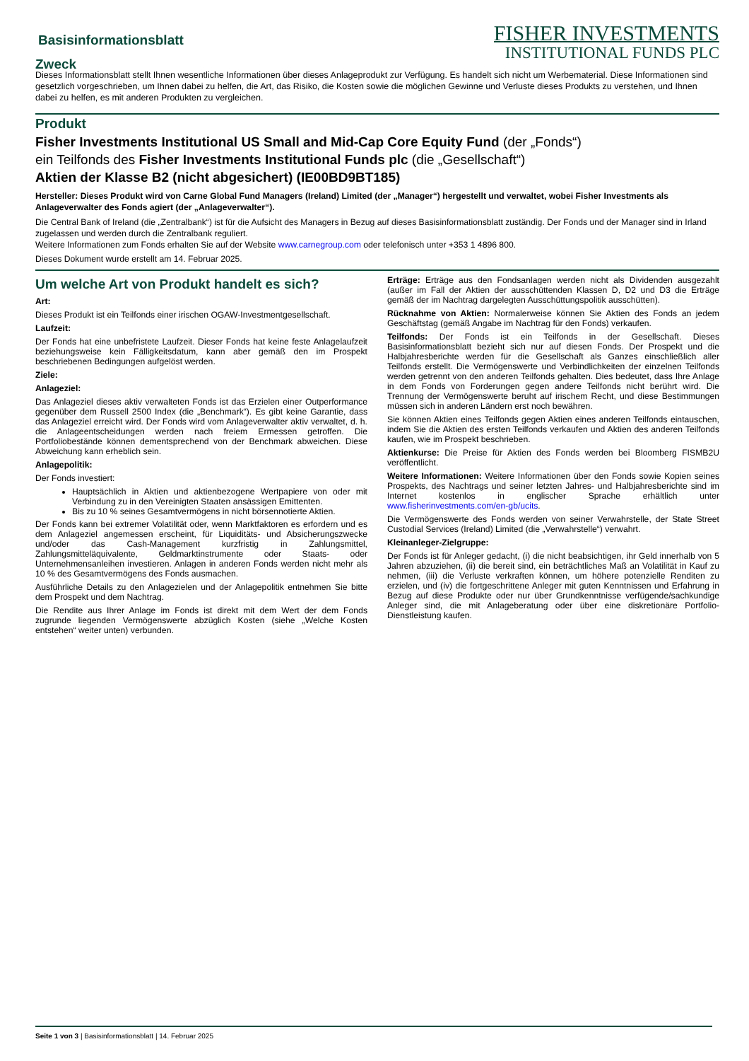Basisinformationsblatt
Zweck
FISHER INVESTMENTS
INSTITUTIONAL FUNDS PLC
Dieses Informationsblatt stellt Ihnen wesentliche Informationen über dieses Anlageprodukt zur Verfügung. Es handelt sich nicht um Werbematerial. Diese Informationen sind gesetzlich vorgeschrieben, um Ihnen dabei zu helfen, die Art, das Risiko, die Kosten sowie die möglichen Gewinne und Verluste dieses Produkts zu verstehen, und Ihnen dabei zu helfen, es mit anderen Produkten zu vergleichen.
Produkt
Fisher Investments Institutional US Small and Mid-Cap Core Equity Fund (der „Fonds“)
ein Teilfonds des Fisher Investments Institutional Funds plc (die „Gesellschaft“)
Aktien der Klasse B2 (nicht abgesichert) (IE00BD9BT185)
Hersteller: Dieses Produkt wird von Carne Global Fund Managers (Ireland) Limited (der „Manager“) hergestellt und verwaltet, wobei Fisher Investments als Anlageverwalter des Fonds agiert (der „Anlageverwalter“).
Die Central Bank of Ireland (die „Zentralbank“) ist für die Aufsicht des Managers in Bezug auf dieses Basisinformationsblatt zuständig. Der Fonds und der Manager sind in Irland zugelassen und werden durch die Zentralbank reguliert.
Weitere Informationen zum Fonds erhalten Sie auf der Website www.carnegroup.com oder telefonisch unter +353 1 4896 800.
Dieses Dokument wurde erstellt am 14. Februar 2025.
Um welche Art von Produkt handelt es sich?
Art:
Dieses Produkt ist ein Teilfonds einer irischen OGAW-Investmentgesellschaft.
Laufzeit:
Der Fonds hat eine unbefristete Laufzeit. Dieser Fonds hat keine feste Anlagelaufzeit beziehungsweise kein Fälligkeitsdatum, kann aber gemäß den im Prospekt beschriebenen Bedingungen aufgelöst werden.
Ziele:
Anlageziel:
Das Anlageziel dieses aktiv verwalteten Fonds ist das Erzielen einer Outperformance gegenüber dem Russell 2500 Index (die „Benchmark“). Es gibt keine Garantie, dass das Anlageziel erreicht wird. Der Fonds wird vom Anlageverwalter aktiv verwaltet, d. h. die Anlageentscheidungen werden nach freiem Ermessen getroffen. Die Portfoliobestände können dementsprechend von der Benchmark abweichen. Diese Abweichung kann erheblich sein.
Anlagepolitik:
Der Fonds investiert:
Hauptsächlich in Aktien und aktienbezogene Wertpapiere von oder mit Verbindung zu in den Vereinigten Staaten ansässigen Emittenten.
Bis zu 10 % seines Gesamtvermögens in nicht börsennotierte Aktien.
Der Fonds kann bei extremer Volatilität oder, wenn Marktfaktoren es erfordern und es dem Anlageziel angemessen erscheint, für Liquiditäts- und Absicherungszwecke und/oder das Cash-Management kurzfristig in Zahlungsmittel, Zahlungsmitteläquivalente, Geldmarktinstrumente oder Staats- oder Unternehmensanleihen investieren. Anlagen in anderen Fonds werden nicht mehr als 10 % des Gesamtvermögens des Fonds ausmachen.
Ausführliche Details zu den Anlagezielen und der Anlagepolitik entnehmen Sie bitte dem Prospekt und dem Nachtrag.
Die Rendite aus Ihrer Anlage im Fonds ist direkt mit dem Wert der dem Fonds zugrunde liegenden Vermögenswerte abzüglich Kosten (siehe „Welche Kosten entstehen“ weiter unten) verbunden.
Erträge: Erträge aus den Fondsanlagen werden nicht als Dividenden ausgezahlt (außer im Fall der Aktien der ausschüttenden Klassen D, D2 und D3 die Erträge gemäß der im Nachtrag dargelegten Ausschüttungspolitik ausschütten).
Rücknahme von Aktien: Normalerweise können Sie Aktien des Fonds an jedem Geschäftstag (gemäß Angabe im Nachtrag für den Fonds) verkaufen.
Teilfonds: Der Fonds ist ein Teilfonds in der Gesellschaft. Dieses Basisinformationsblatt bezieht sich nur auf diesen Fonds. Der Prospekt und die Halbjahresberichte werden für die Gesellschaft als Ganzes einschließlich aller Teilfonds erstellt. Die Vermögenswerte und Verbindlichkeiten der einzelnen Teilfonds werden getrennt von den anderen Teilfonds gehalten. Dies bedeutet, dass Ihre Anlage in dem Fonds von Forderungen gegen andere Teilfonds nicht berührt wird. Die Trennung der Vermögenswerte beruht auf irischem Recht, und diese Bestimmungen müssen sich in anderen Ländern erst noch bewähren.
Sie können Aktien eines Teilfonds gegen Aktien eines anderen Teilfonds eintauschen, indem Sie die Aktien des ersten Teilfonds verkaufen und Aktien des anderen Teilfonds kaufen, wie im Prospekt beschrieben.
Aktienkurse: Die Preise für Aktien des Fonds werden bei Bloomberg FISMB2U veröffentlicht.
Weitere Informationen: Weitere Informationen über den Fonds sowie Kopien seines Prospekts, des Nachtrags und seiner letzten Jahres- und Halbjahresberichte sind im Internet kostenlos in englischer Sprache erhältlich unter www.fisherinvestments.com/en-gb/ucits.
Die Vermögenswerte des Fonds werden von seiner Verwahrstelle, der State Street Custodial Services (Ireland) Limited (die „Verwahrstelle“) verwahrt.
Kleinanleger-Zielgruppe:
Der Fonds ist für Anleger gedacht, (i) die nicht beabsichtigen, ihr Geld innerhalb von 5 Jahren abzuziehen, (ii) die bereit sind, ein beträchtliches Maß an Volatilität in Kauf zu nehmen, (iii) die Verluste verkraften können, um höhere potenzielle Renditen zu erzielen, und (iv) die fortgeschrittene Anleger mit guten Kenntnissen und Erfahrung in Bezug auf diese Produkte oder nur über Grundkenntnisse verfügende/sachkundige Anleger sind, die mit Anlageberatung oder über eine diskretionäre Portfolio-Dienstleistung kaufen.
Seite 1 von 3 | Basisinformationsblatt | 14. Februar 2025